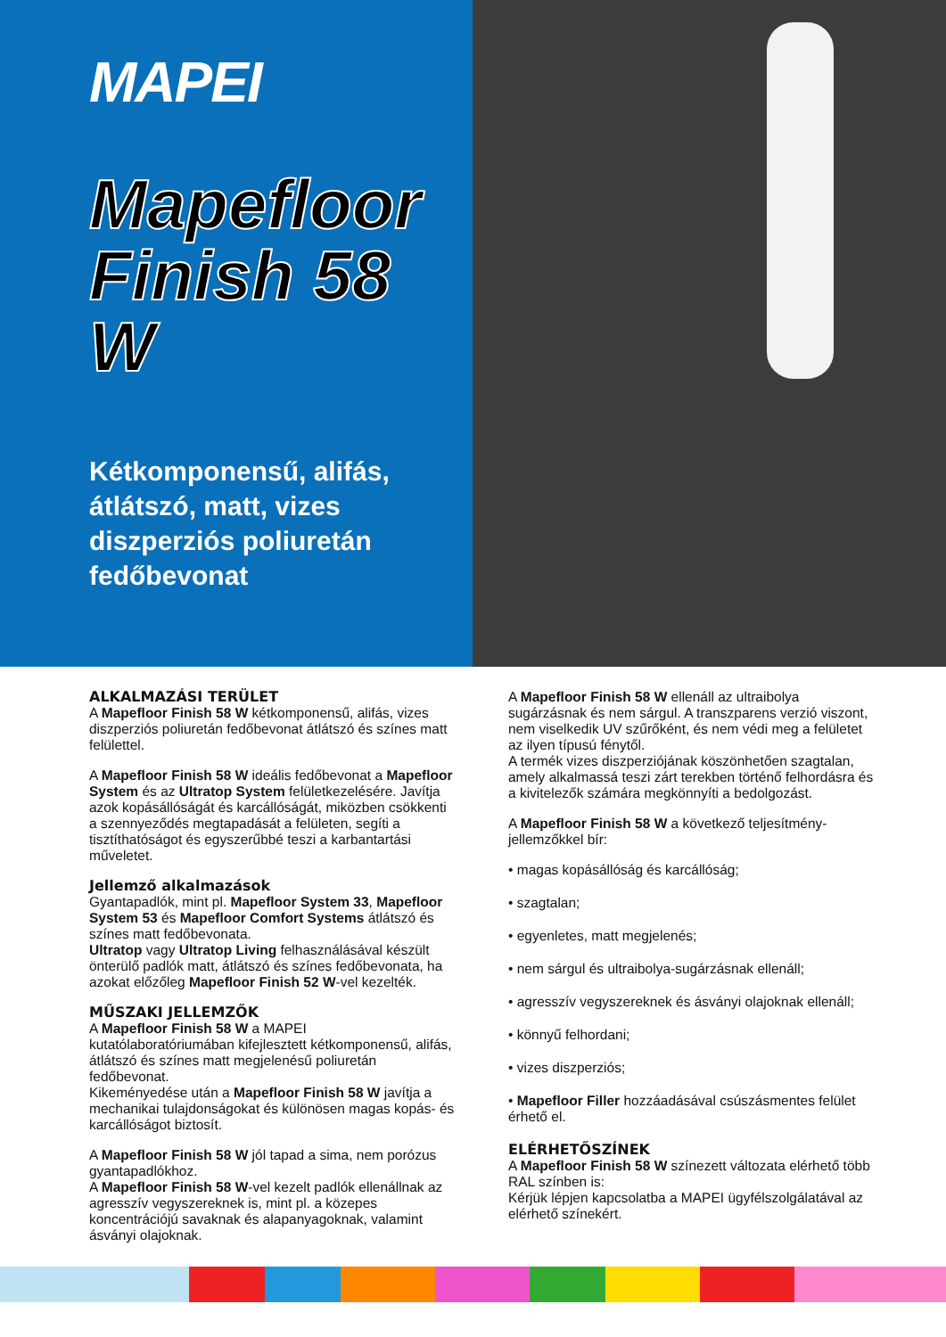MAPEI
Mapefloor
Finish 58 W
Kétkomponensű, alifás, átlátszó, matt, vizes diszperziós poliuretán fedőbevonat
ALKALMAZÁSI TERÜLET
A Mapefloor Finish 58 W kétkomponensű, alifás, vizes diszperziós poliuretán fedőbevonat átlátszó és színes matt felülettel.
A Mapefloor Finish 58 W ideális fedőbevonat a Mapefloor System és az Ultratop System felületkezelésére. Javítja azok kopásállóságát és karcállóságát, miközben csökkenti a szennyeződés megtapadását a felületen, segíti a tisztíthatóságot és egyszerűbbé teszi a karbantartási műveletet.
Jellemző alkalmazások
Gyantapadlók, mint pl. Mapefloor System 33, Mapefloor System 53 és Mapefloor Comfort Systems átlátszó és színes matt fedőbevonata.
Ultratop vagy Ultratop Living felhasználásával készült önterülő padlók matt, átlátszó és színes fedőbevonata, ha azokat előzőleg Mapefloor Finish 52 W-vel kezelték.
MŰSZAKI JELLEMZŐK
A Mapefloor Finish 58 W a MAPEI kutatólaboratóriumában kifejlesztett kétkomponensű, alifás, átlátszó és színes matt megjelenésű poliuretán fedőbevonat.
Kikeményedése után a Mapefloor Finish 58 W javítja a mechanikai tulajdonságokat és különösen magas kopás- és karcállóságot biztosít.
A Mapefloor Finish 58 W jól tapad a sima, nem porózus gyantapadlókhoz.
A Mapefloor Finish 58 W-vel kezelt padlók ellenállnak az agresszív vegyszereknek is, mint pl. a közepes koncentrációjú savaknak és alapanyagoknak, valamint ásványi olajoknak.
A Mapefloor Finish 58 W ellenáll az ultraibolya sugárzásnak és nem sárgul. A transzparens verzió viszont, nem viselkedik UV szűrőként, és nem védi meg a felületet az ilyen típusú fénytől.
A termék vizes diszperziójának köszönhetően szagtalan, amely alkalmassá teszi zárt terekben történő felhordásra és a kivitelezők számára megkönnyíti a bedolgozást.
A Mapefloor Finish 58 W a következő teljesítmény-jellemzőkkel bír:
• magas kopásállóság és karcállóság;
• szagtalan;
• egyenletes, matt megjelenés;
• nem sárgul és ultraibolya-sugárzásnak ellenáll;
• agresszív vegyszereknek és ásványi olajoknak ellenáll;
• könnyű felhordani;
• vizes diszperziós;
• Mapefloor Filler hozzáadásával csúszásmentes felület érhető el.
ELÉRHETŐSZÍNEK
A Mapefloor Finish 58 W színezett változata elérhető több RAL színben is:
Kérjük lépjen kapcsolatba a MAPEI ügyfélszolgálatával az elérhető színekért.